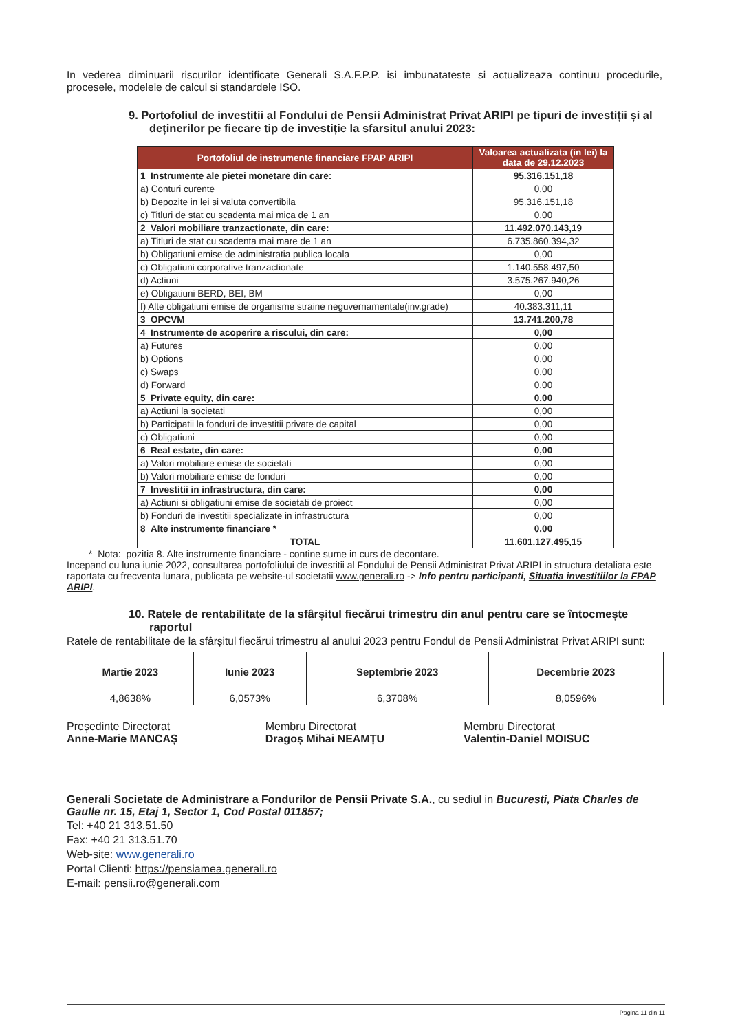In vederea diminuarii riscurilor identificate Generali S.A.F.P.P. isi imbunatateste si actualizeaza continuu procedurile, procesele, modelele de calcul si standardele ISO.
9. Portofoliul de investitii al Fondului de Pensii Administrat Privat ARIPI pe tipuri de investiții și al deținerilor pe fiecare tip de investiție la sfarsitul anului 2023:
| Portofoliul de instrumente financiare FPAP ARIPI | Valoarea actualizata (in lei) la data de 29.12.2023 |
| --- | --- |
| 1 Instrumente ale pietei monetare din care: | 95.316.151,18 |
| a) Conturi curente | 0,00 |
| b) Depozite in lei si valuta convertibila | 95.316.151,18 |
| c) Titluri de stat cu scadenta mai mica de 1 an | 0,00 |
| 2 Valori mobiliare tranzactionate, din care: | 11.492.070.143,19 |
| a) Titluri de stat cu scadenta mai mare de 1 an | 6.735.860.394,32 |
| b) Obligatiuni emise de administratia publica locala | 0,00 |
| c) Obligatiuni corporative tranzactionate | 1.140.558.497,50 |
| d) Actiuni | 3.575.267.940,26 |
| e) Obligatiuni BERD, BEI, BM | 0,00 |
| f) Alte obligatiuni emise de organisme straine neguvernamentale(inv.grade) | 40.383.311,11 |
| 3 OPCVM | 13.741.200,78 |
| 4 Instrumente de acoperire a riscului, din care: | 0,00 |
| a) Futures | 0,00 |
| b) Options | 0,00 |
| c) Swaps | 0,00 |
| d) Forward | 0,00 |
| 5 Private equity, din care: | 0,00 |
| a) Actiuni la societati | 0,00 |
| b) Participatii la fonduri de investitii private de capital | 0,00 |
| c) Obligatiuni | 0,00 |
| 6 Real estate, din care: | 0,00 |
| a) Valori mobiliare emise de societati | 0,00 |
| b) Valori mobiliare emise de fonduri | 0,00 |
| 7 Investitii in infrastructura, din care: | 0,00 |
| a) Actiuni si obligatiuni emise de societati de proiect | 0,00 |
| b) Fonduri de investitii specializate in infrastructura | 0,00 |
| 8 Alte instrumente financiare * | 0,00 |
| TOTAL | 11.601.127.495,15 |
* Nota: pozitia 8. Alte instrumente financiare - contine sume in curs de decontare.
Incepand cu luna iunie 2022, consultarea portofoliului de investitii al Fondului de Pensii Administrat Privat ARIPI in structura detaliata este raportata cu frecventa lunara, publicata pe website-ul societatii www.generali.ro -> Info pentru participanti, Situatia investitiilor la FPAP ARIPI.
10. Ratele de rentabilitate de la sfârșitul fiecărui trimestru din anul pentru care se întocmește raportul
Ratele de rentabilitate de la sfârșitul fiecărui trimestru al anului 2023 pentru Fondul de Pensii Administrat Privat ARIPI sunt:
| Martie 2023 | Iunie 2023 | Septembrie 2023 | Decembrie 2023 |
| 4,8638% | 6,0573% | 6,3708% | 8,0596% |
Președinte Directorat
Anne-Marie MANCAȘ
Membru Directorat
Dragoș Mihai NEAMȚU
Membru Directorat
Valentin-Daniel MOISUC
Generali Societate de Administrare a Fondurilor de Pensii Private S.A., cu sediul in Bucuresti, Piata Charles de Gaulle nr. 15, Etaj 1, Sector 1, Cod Postal 011857;
Tel: +40 21 313.51.50
Fax: +40 21 313.51.70
Web-site: www.generali.ro
Portal Clienti: https://pensiamea.generali.ro
E-mail: pensii.ro@generali.com
Pagina 11 din 11